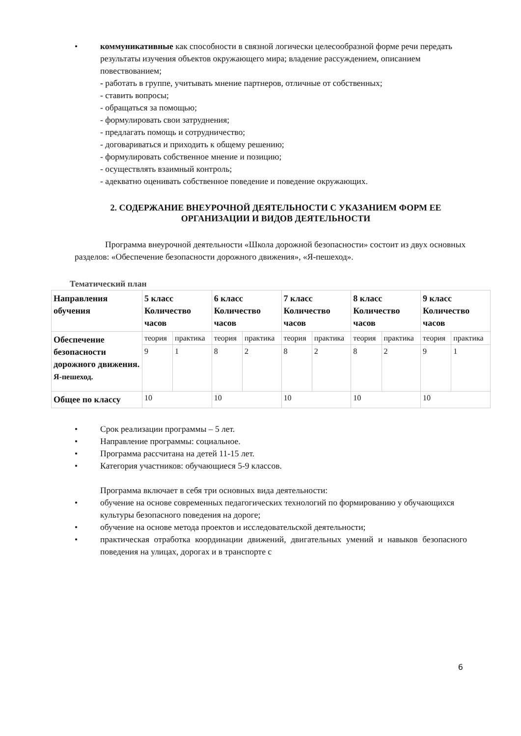• коммуникативные как способности в связной логически целесообразной форме речи передать результаты изучения объектов окружающего мира; владение рассуждением, описанием повествованием;
- работать в группе, учитывать мнение партнеров, отличные от собственных;
- ставить вопросы;
- обращаться за помощью;
- формулировать свои затруднения;
- предлагать помощь и сотрудничество;
- договариваться и приходить к общему решению;
- формулировать собственное мнение и позицию;
- осуществлять взаимный контроль;
- адекватно оценивать собственное поведение и поведение окружающих.
2. СОДЕРЖАНИЕ ВНЕУРОЧНОЙ ДЕЯТЕЛЬНОСТИ С УКАЗАНИЕМ ФОРМ ЕЕ ОРГАНИЗАЦИИ И ВИДОВ ДЕЯТЕЛЬНОСТИ
Программа внеурочной деятельности «Школа дорожной безопасности» состоит из двух основных разделов: «Обеспечение безопасности дорожного движения», «Я-пешеход».
Тематический план
| Направления обучения | 5 класс Количество часов | | 6 класс Количество часов | | 7 класс Количество часов | | 8 класс Количество часов | | 9 класс Количество часов | |
| Обеспечение безопасности дорожного движения. Я-пешеход. | теория | практика | теория | практика | теория | практика | теория | практика | теория | практика |
| | 9 | 1 | 8 | 2 | 8 | 2 | 8 | 2 | 9 | 1 |
| Общее по классу | 10 | | 10 | | 10 | | 10 | | 10 | |
• Срок реализации программы – 5 лет.
• Направление программы: социальное.
• Программа рассчитана на детей 11-15 лет.
• Категория участников: обучающиеся 5-9 классов.
Программа включает в себя три основных вида деятельности:
• обучение на основе современных педагогических технологий по формированию у обучающихся культуры безопасного поведения на дороге;
• обучение на основе метода проектов и исследовательской деятельности;
• практическая отработка координации движений, двигательных умений и навыков безопасного поведения на улицах, дорогах и в транспорте с
6